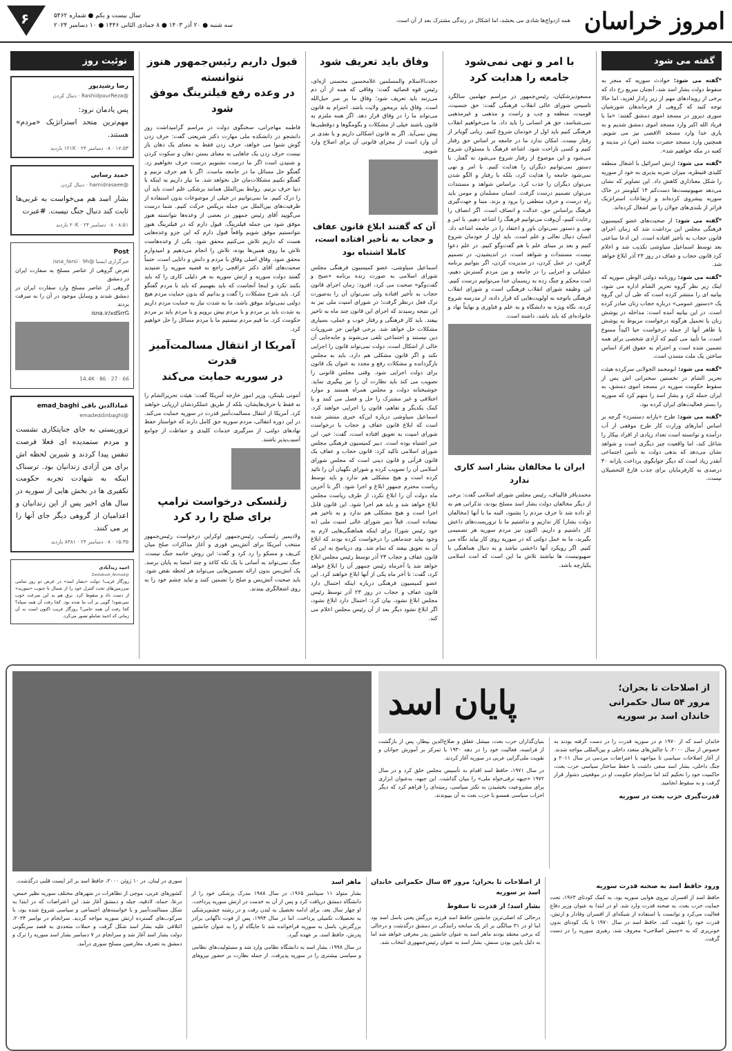امروز خراسان
همه ازدواج‌ها شادی می بخشد، اما اشکال در زندگی مشترک بعد از آن است.
سال بیست و یکم ● شماره ۵۴۶۲
سه شنبه ● ۲۰ آذر ۱۴۰۳ ● ۸ جمادی الثانی ۱۴۴۶ ● ۱۰ دسامبر ۲۰۲۴
۶
گفته می شود
*گفته می شود: حوادث سوریه که منجر به سقوط دولت بشار اسد شد، آنچنان سریع رخ داد که برخی از رویدادهای مهم از زیر رادار لغزید، اما حالا توجه کنید که گروهی از فرماندهان شورشیان سوری دیروز در مسجد اموی دمشق گفتند: «ما با فریاد الله اکبر وارد مسجد اموی دمشق شدیم و به یاری خدا وارد مسجد الاقصی نیز می شویم. همچنین وارد مسجد حضرت محمد (ص) در مدینه و کعبه در مکه خواهیم شد».
*گفته می شود: ارتش اسرائیل با اشغال منطقه کلیدی قنیطره، میزان ضربه پذیری به خود از سوریه را شکل معناداری کاهش داد. این تصاویر که نشان می‌دهد صهیونیست‌ها دست‌کم ۱۴ کیلومتر در خاک سوریه پیشروی کرده‌اند و ارتفاعات استراتژیک فراتر از بلندی‌های جولان را نیز اشغال کرده‌اند.
*گفته می شود: از صحبت‌های عضو کمیسیون فرهنگی مجلس این برداشت شد که زمان اجرای قانون حجاب به تأخیر افتاده است. این ادعا ساعتی بعد توسط اسماعیل سیاوشی تکذیب شد و اعلام کرد قانون حجاب و عفاف در روز ۲۳ آذر ابلاغ خواهد شد.
*گفته می شود: روزنامه دولتی الوطن سوریه که اینک زیر نظر گروه تحریر الشام اداره می شود، بیانیه ای را منتشر کرده است که طی آن این گروه یک «دستور عمومی» درباره حجاب زنان صادر کرده است. در این بیانیه آمده است: مداخله در پوشش زنان یا تحمیل هرگونه درخواست مربوط به پوشش یا ظاهر آنها از جمله درخواست حیا اکیداً ممنوع است. ما تأیید می کنیم که آزادی شخصی برای همه تضمین شده است و احترام به حقوق افراد اساس ساختن یک ملت متمدن است.
*گفته می شود: ابومحمد الجولانی سرکرده هیئت تحریر الشام در نخستین سخنرانی اش پس از سقوط حکومت سوریه در مسجد اموی دمشق، به ایران حمله کرد و بشار اسد را متهم کرد که سوریه را بستر فعالیت‌های ایران کرده بود.
*گفته می شود: طرح «یارانه دستمزد» گرچه بر اساس آمارهای وزارت کار طرح موفقی از آب درآمده و توانسته است تعداد زیادی از افراد بیکار را شاغل کند، اما واقعیت چیز دیگری است و شواهد نشان می‌دهد که بدهی دولت به تأمین اجتماعی آنقدر زیاد است که دیگر جوابگوی پرداخت یارانه ۳۰ درصدی به کارفرمایان برای جذب فارغ التحصیلان نیست.
با امر و نهی نمی‌شود
جامعه را هدایت کرد
مسعودپزشکیان، رئیس‌جمهور در مراسم چهلمین سالگرد تاسیس شورای عالی انقلاب فرهنگی گفت: حق جنسیت، قومیت، منطقه و چپ و راست و مذهبی و غیرمذهبی نمی‌شناسد، حق هر انسانی را باید داد. ما می‌خواهیم انقلاب فرهنگی کنیم باید اول از خودمان شروع کنیم. زبانی گویاتر از رفتار نیست. امکان ندارد ما در جامعه بر اساس حق رفتار کنیم و کسی ناراحت شود. اشاعه فرهنگ با مسئولان شروع می‌شود و این موضوع از رفتار شروع می‌شود نه گفتار. با دستور نمی‌توانیم دیگران را هدایت کنیم. با امر و نهی نمی‌شود جامعه را هدایت کرد، بلکه با رفتار و الگو شدن می‌توان دیگران را جذب کرد. براساس شواهد و مستندات می‌توان تصمیم درست گرفت. انسان مسلمان و مومن باید راه درست و حرف منطقی را برود و بزند. مبنا و جهت‌گیری فرهنگ براساس حق، عدالت و انصاف است. اگر انصاف را رعایت کنیم، آن‌وقت می‌توانیم فرهنگ را اشاعه دهیم. با امر و نهی و دستور نمی‌توان باور و اعتقاد را در جامعه اشاعه داد. انسان دنبال تعالی و علم است. باید اول از خودمان شروع کنیم و بعد بر مبنای علم با هم گفت‌وگو کنیم. در علم دعوا نیست، مستندات و شواهد است. در اندیشیدن، در تصمیم گرفتن، در عمل کردن، در مدیریت کردن، اگر بتوانیم برنامه عملیاتی و اجرایی را در جامعه و بین مردم گسترش دهیم، امت محکم و چنگ زده به ریسمان خدا می‌توانیم درست کنیم. این وظیفه شورای انقلاب فرهنگی است و شورای انقلاب فرهنگی باتوجه به اولویت‌هایی که قرار داده، از مدرسه شروع کرده، نگاه ویژه به دانشگاه و به علم و فناوری و نهایتاً نهاد و خانواده‌ای که باید باشد، داشته است.
ایران با مخالفان بشار اسد کاری ندارد
محمدباقر قالیباف، رئیس مجلس شورای اسلامی گفت: برخی از دیگر مخالفان دولت بشار اسد مسلح بودند، تذکراتی هم به او داده شد تا حرف مردم را بشنود، البته ما با آنها (مخالفان دولت بشار) کار نداریم و نداشتیم ما با تروریست‌های داعش کار داشتیم و داریم. اکنون نیز مردم سوریه هر تصمیمی بگیرند، ما به عمل دولتی که در سوریه روی کار بیاید نگاه می کنیم. اگر رویکرد آنها داعشی نباشد و به دنبال هماهنگی با صهیونیست ها نباشند تلاش ما این است که امت اسلامی یکپارچه باشد.
وفاق باید تعریف شود
حجت‌الاسلام والمسلمین غلامحسین محسنی اژه‌ای، رئیس قوه قضائیه گفت: وفاقی که همه از آن دم می‌زنند باید تعریف شود؛ وفاق ما بر سر حبل‌الله است. وفاق باید برمحور ولایت باشد. احترام به قانون می‌تواند ما را در وفاق قرار دهد. اگر همه ملتزم به قانون باشند خیلی از مشکلات و بگومگوها و دوقطبی‌ها پیش نمی‌آید. اگر به قانون اشکالی داریم و یا نقدی بر آن وارد است از مجرای قانونی آن برای اصلاح وارد شویم.
آن که گفتند ابلاغ قانون عفاف و حجاب به تأخیر افتاده است، کاملا اشتباه بود
اسماعیل سیاوشی، عضو کمیسیون فرهنگی مجلس شورای اسلامی به صورت زنده برنامه «صبح و گفت‌وگو» صحبت می کرد، افزود: زمان اجرای قانون حجاب به تأخیر افتاده ولی نمی‌توان آن را به‌صورت ترک فعل درنظر گرفت؛ در شورای امنیت ملی نیز به این نتیجه رسیدند که اجرای این قانون چند ماه به تاخیر بیفتد. باید کار فرهنگی و رفتار خوب و عملی، بسیاری مشکلات حل خواهد شد. برخی قوانین جز ضروریات دین نیستند و اجتماعی تلقی می‌شوند و جابه‌جایی آن خالی از اشکال است. دولت نمی‌تواند قانون را اجرایی نکند و اگر قانون مشکلی هم دارد، باید به مجلس بازگردانده و مشکلات رفع و مجدد به عنوان یک قانون برای دولت اجرایی شود. وقتی مجلس قانونی را تصویب می کند باید نظارت آن را نیز پیگیری نماید. خوشبختانه دولت و مجلس همراه هستند و موارد اختلافی و غیر مشترک را حل و فصل می کنند و با کمک یکدیگر و تفاهم، قانون را اجرایی خواهند کرد. اسماعیل سیاوشی درباره این‌که خبری منتشر شده است که ابلاغ قانون عفاف و حجاب با درخواست شورای امنیت به تعویق افتاده است، گفت: خیر، این خبر اشتباه بوده است. دبیر کمیسیون فرهنگی مجلس شورای اسلامی تاکید کرد: قانون حجاب و عفاف یک قانون قرآنی و قانون دینی است که مجلس شورای اسلامی آن را تصویب کرده و شورای نگهبان آن را تائید کرده است و هیچ مشکلی هم ندارد و باید توسط ریاست محترم جمهور ابلاغ و اجرا شود. اگر تا آخرین ماه دولت آن را ابلاغ نکرد، از طرف ریاست مجلس ابلاغ خواهد شد و باید هم اجرا شود. این قانون قابل اجرا است و هیچ مشکلی هم ندارد و به تاخیر هم نیفتاده است. قبلاً دبیر شورای عالی امنیت ملی (نه خود رئیس شورا) برای اینکه هماهنگی‌هایی لازم به وجود بیاید چندماهی را درخواست کرده بودند که ابلاغ آن به تعویق بیفتد که تمام شد. وی درپاسخ به این که قانون عفاف و حجاب ۲۳ آذر توسط رئیس مجلس ابلاغ خواهد شد یا آخرماه رئیس جمهور آن را ابلاغ خواهد کرد، گفت: تا آخر ماه یکی از آنها ابلاغ خواهند کرد. این عضو کمیسیون فرهنگی درباره اینکه احتمال دارد قانون عفاف و حجاب در روز ۲۳ آذر توسط رئیس مجلس ابلاغ نشود، بیان کرد: احتمال دارد ابلاغ نشود، اگر ابلاغ نشود دیگر بعد از آن رئیس مجلس اعلام می کند.
قبول داریم رئیس‌جمهور هنوز نتوانسته
در وعده رفع فیلترینگ موفق شود
فاطمه مهاجرانی، سخنگوی دولت در مراسم گرامیداشت روز دانشجو در دانشکده ملی مهارت دکتر شریعتی گفت: حرف زدن گوش شنوا می خواهد، حرف زدن فقط به معنای یک دهان باز نیست حرف زدن یک جاهایی به معنای بستن دهان و سکوت کردن و شنیدن است اگر ما درست نشنویم درست حرف نخواهیم زد. گفتگو حل مسائل ما در جامعه ماست. اگر با هم حرف نزنیم و گفتگو نکنیم مشکلات‌مان حل نخواهد شد. ما نیاز داریم به اینکه با دنیا حرف بزنیم. روابط بین‌الملل همانند پزشکی علم است باید آن را درک کنیم. ما نمی‌توانیم در خیلی از موضوعات بدون استفاده از ظرفیت‌های بین‌الملل من جمله بریکس حرکت کنیم. شما درست می‌گویید آقای رئیس جمهور در بعضی از وعده‌ها نتوانسته هنوز موفق شود من جمله فیلترینگ. قبول دارم که در فیلترینگ هنوز نتوانستیم موفق شویم واقعاً قبول دارم که این جزو وعده‌هایی هست که داریم تلاش می‌کنیم محقق شود. یکی از وعده‌هاست تلاش ما روی همین‌ها بوده، تلاش را انجام می‌دهیم و امیدوارم محقق شود. وفاق اصلی وفاق با مردم و دانش و دانایی است. حتماً صحبت‌های آقای دکتر عراقچی راجع به قضیه سوریه را شنیدید گفتند دولت سوریه و ارتش سوریه به هر دلیلی کاری را که باید بکنند نکرد و اینجا آنجاست که باید بفهمیم که باید با مردم گفتگو کرد. باید شرح مشکلات را گفت و بدانیم که بدون حمایت مردم هیچ دولتی نمی‌تواند موفق باشد، ما به شدت نیاز به حمایت مردم داریم به شدت باید بر مردم و با مردم پیش برویم و با مردم باید بر مردم حکومت کرد. ما قیم مردم نیستیم ما با مردم مسائل را حل خواهیم کرد.
آمریکا از انتقال مسالمت‌آمیز قدرت
در سوریه حمایت می‌کند
آنتونی بلینکن، وزیر امور خارجه آمریکا گفت: هیئت تحریرالشام را نه فقط با حرف‌هایشان، بلکه از طریق عملکردشان ارزیابی خواهند کرد. آمریکا از انتقال مسالمت‌آمیز قدرت در سوریه حمایت می‌کند. در این دوره انتقالی، مردم سوریه حق کامل دارند که خواستار حفظ نهادهای دولتی، از سرگیری خدمات کلیدی و حفاظت از جوامع آسیب‌پذیر باشند.
زلنسکی درخواست ترامپ برای صلح را رد کرد
ولادیمیر زلنسکی، رئیس‌جمهور اوکراین درخواست رئیس‌جمهور منتخب آمریکا برای آتش‌بس فوری و آغاز مذاکرات صلح میان کی‌یف و مسکو را رد کرد و گفت: این روش خاتمه جنگ نیست. جنگ نمی‌تواند به آسانی با یک تکه کاغذ و چند امضا به پایان برسد. یک آتش‌بس بدون ارائه تضمین‌هایی می‌تواند هر لحظه نقض شود. باید صحبت آتش‌بس و صلح را تضمین کنند و نباید چشم خود را به روی اشغالگری ببندند.
توئیت روز
رضا رشیدپور
@RashidpourReza · دنبال کردن
پس یادمان نرود:
مهم‌ترین متحد استراتژیک «مردم» هستند.
۱۷:۵۳ · ۰۸ دسامبر ۲۴ · ۱۲۱K بازدید
حمید رسایی
@hamidrasaee · دنبال کردن
بشار اسد هم می‌خواست به غربی‌ها ثابت کند دنبال جنگ نیست. #عبرت
۸:۵۱ · ۰۸ دسامبر ۲۴ · ۲۰K بازدید
Post
خبرگزاری ایسنا @isna_farsi · 9h
تعرض گروهی از عناصر مسلح به سفارت ایران در دمشق
گروهی از عناصر مسلح وارد سفارت ایران در دمشق شدند و وسایل موجود در آن را به سرقت بردند
isna.ir/xdSrrG
66 · 27 · 86 · 14.4K
عمادالدین باقی emad_baghi
@emadeddinbaghi
تروریستی به جای جنایتکاری نشست و مردم ستمدیده ای فعلا فرصت تنفس پیدا کردند و شیرین لحظه اش برای من آزادی زندانیان بود. ترسناک اینکه به شهادت تجربه حکومت تکفیری ها در بخش هایی از سوریه در سال های اخیر پس از این زندانیان و اعدامیان از گروهی دیگر جای آنها را پر می کنند.
۱۵:۳۵ · ۰۸ دسامبر ۲۴ · ۸۳۸۱ بازدید
احمد زیدآبادی
@Zeidabadi_Ahmad
روزگار غریب! دولت «بشار اسد» در عرض دو روز تمامی سرزمین‌های تحت کنترل خود را از شمال تا جنوب «سوریه» از دست داد و سقوط کرد. برق هم به این سرعت خوب نمی‌شود! گویی بر آب بنا شده بود. کجا رفت آن همه سپاه؟ کجا رفت آن همه حامی؟ روزگار غریب اکنون است نه آن زمانی که احمد شاملو تصور می‌کرد.
از اصلاحات تا بحران؛
مرور ۵۴ سال حکمرانی
خاندان اسد بر سوریه
پایان اسد
خاندان اسد که از ۱۹۷۰ م در سوریه قدرت را در دست گرفته بودند به خصوص از سال ۲۰۰۰، با چالش‌های متعدد داخلی و بین‌المللی مواجه شدند. از آغاز اصلاحات سیاسی تا مواجهه با اعتراضات مردمی در سال ۲۰۱۱ و جنگ داخلی، بشار اسد سعی داشت با حفظ ساختار سیاسی حزب بعث، حاکمیت خود را تحکیم کند اما سرانجام حکومت او در موقعیتی دشوار قرار گرفت و به سقوط انجامید.
قدرت‌گیری حزب بعث در سوریه
بنیان‌گذاران حزب بعث، میشل عفلق و صلاح‌الدین بیطار، پس از بازگشت از فرانسه، فعالیت خود را در دهه ۱۹۳۰ با تمرکز بر آموزش جوانان و تقویت ملی‌گرایی عربی در سوریه آغاز کردند.
در سال ۱۹۷۱، حافظ اسد اقدام به تأسیس مجلس خلق کرد و در سال ۱۹۷۲ «جبهه ترقی‌خواه ملی» را بنیان گذاشت. این جبهه، به‌عنوان ابزاری برای مشروعیت بخشیدن به تکثر سیاسی، زمینه‌ای را فراهم کرد که دیگر احزاب سیاسی همسو با حزب بعث به آن بپیوندند.
ورود حافظ اسد به صحنه قدرت سوریه
حافظ اسد از افسران نیروی هوایی سوریه بود، به کمک کودتای ۱۹۶۳، تحت حمایت حزب بعث، به صحنه قدرت وارد شد. او در ابتدا به عنوان وزیر دفاع فعالیت می‌کرد و توانست با استفاده از شبکه‌ای از افسران وفادار و ارتش، قدرت خود را تقویت کند. حافظ اسد در سال ۱۹۷۰ با یک کودتای بدون خونریزی که به «جنبش اصلاحی» معروف شد، رهبری سوریه را در دست گرفت.
از اصلاحات تا بحران؛ مرور ۵۴ سال حکمرانی خاندان اسد بر سوریه
بشار اسد؛ از قدرت تا سقوط
درحالی که اصلی‌ترین جانشین حافظ اسد فرزند بزرگش یعنی باسل اسد بود اما او در ۳۱ سالگی بر اثر یک سانحه رانندگی در دمشق درگذشت و درحالی که برخی معتقد بودند ماهر اسد به عنوان جانشین پدر معرفی خواهد شد اما به دلیل پایین بودن سنش، بشار اسد به عنوان رئیس‌جمهوری انتخاب شد.
ماهر اسد
بشار متولد ۱۱ سپتامبر ۱۹۶۵، در سال ۱۹۸۸ مدرک پزشکی خود را از دانشگاه دمشق دریافت کرد و پس از آن به خدمت در ارتش سوریه پرداخت. او چهار سال بعد، برای ادامه تحصیل به لندن رفت و در رشته چشم‌پزشکی به تحصیلات تکمیلی پرداخت. اما در سال ۱۹۹۴، پس از فوت ناگهانی برادر بزرگترش، باسل به سوریه فراخوانده شد تا جایگاه او را به عنوان جانشین پدرش، حافظ اسد، بر عهده گیرد.
در سال ۱۹۹۸، بشار اسد به دانشگاه نظامی وارد شد و مسئولیت‌های نظامی و سیاسی بیشتری را در سوریه پذیرفت. از جمله نظارت بر حضور نیروهای سوری در لبنان. در ۱۰ ژوئن ۲۰۰۰، حافظ اسد بر اثر ایست قلبی درگذشت.
کشورهای عربی، موجی از تظاهرات در شهرهای مختلف سوریه نظیر حمص، درعا، حماه، لاذقیه، جبله و دمشق آغاز شد. این اعتراضات که در ابتدا به شکل مسالمت‌آمیز و با خواسته‌های اجتماعی و سیاسی شروع شده بود، با سرکوب‌های گسترده ارتش سوریه مواجه گردید. سرانجام در نوامبر ۲۰۲۴، ائتلافی علیه بشار اسد شکل گرفت و حملات متعددی به قصد سرنگونی دولت بشار اسد آغاز شد و سرانجام در ۷ دسامبر بشار اسد سوریه را ترک و دمشق به تصرف معارضین مسلح سوری درآمد.